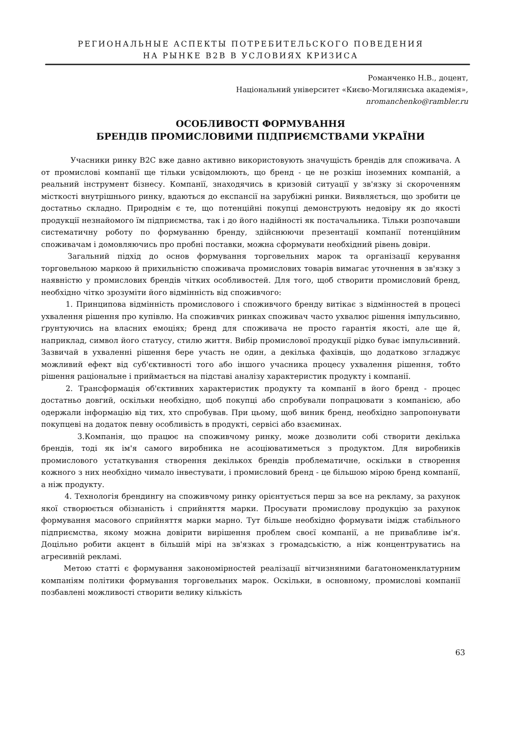РЕГИОНАЛЬНЫЕ АСПЕКТЫ ПОТРЕБИТЕЛЬСКОГО ПОВЕДЕНИЯ
НА РЫНКЕ B2B В УСЛОВИЯХ КРИЗИСА
Романченко Н.В., доцент,
Національний університет «Києво-Могилянська академія»,
nromanchenko@rambler.ru
ОСОБЛИВОСТІ ФОРМУВАННЯ
БРЕНДІВ ПРОМИСЛОВИМИ ПІДПРИЄМСТВАМИ УКРАЇНИ
Учасники ринку B2C вже давно активно використовують значущість брендів для споживача. А от промислові компанії ще тільки усвідомлюють, що бренд - це не розкіш іноземних компаній, а реальний інструмент бізнесу. Компанії, знаходячись в кризовій ситуації у зв'язку зі скороченням місткості внутрішнього ринку, вдаються до експансії на зарубіжні ринки. Виявляється, що зробити це достатньо складно. Природнім є те, що потенційні покупці демонструють недовіру як до якості продукції незнайомого їм підприємства, так і до його надійності як постачальника. Тільки розпочавши систематичну роботу по формуванню бренду, здійснюючи презентації компанії потенційним споживачам і домовляючись про пробні поставки, можна сформувати необхідний рівень довіри.
Загальний підхід до основ формування торговельних марок та організації керування торговельною маркою й прихильністю споживача промислових товарів вимагає уточнення в зв'язку з наявністю у промислових брендів чітких особливостей. Для того, щоб створити промисловий бренд, необхідно чітко зрозуміти його відмінність від споживчого:
1. Принципова відмінність промислового і споживчого бренду витікає з відмінностей в процесі ухвалення рішення про купівлю. На споживчих ринках споживач часто ухвалює рішення імпульсивно, ґрунтуючись на власних емоціях; бренд для споживача не просто гарантія якості, але ще й, наприклад, символ його статусу, стилю життя. Вибір промислової продукції рідко буває імпульсивний. Зазвичай в ухваленні рішення бере участь не один, а декілька фахівців, що додатково згладжує можливий ефект від суб'єктивності того або іншого учасника процесу ухвалення рішення, тобто рішення раціональне і приймається на підставі аналізу характеристик продукту і компанії.
2. Трансформація об'єктивних характеристик продукту та компанії в його бренд - процес достатньо довгий, оскільки необхідно, щоб покупці або спробували попрацювати з компанією, або одержали інформацію від тих, хто спробував. При цьому, щоб виник бренд, необхідно запропонувати покупцеві на додаток певну особливість в продукті, сервісі або взаєминах.
3.Компанія, що працює на споживчому ринку, може дозволити собі створити декілька брендів, тоді як ім'я самого виробника не асоціюватиметься з продуктом. Для виробників промислового устаткування створення декількох брендів проблематичне, оскільки в створення кожного з них необхідно чимало інвестувати, і промисловий бренд - це більшою мірою бренд компанії, а ніж продукту.
4. Технологія брендингу на споживчому ринку орієнтується перш за все на рекламу, за рахунок якої створюється обізнаність і сприйняття марки. Просувати промислову продукцію за рахунок формування масового сприйняття марки марно. Тут більше необхідно формувати імідж стабільного підприємства, якому можна довірити вирішення проблем своєї компанії, а не привабливе ім'я. Доцільно робити акцент в більшій мірі на зв'язках з громадськістю, а ніж концентруватись на агресивній рекламі.
Метою статті є формування закономірностей реалізації вітчизняними багатономенклатурним компаніям політики формування торговельних марок. Оскільки, в основному, промислові компанії позбавлені можливості створити велику кількість
63